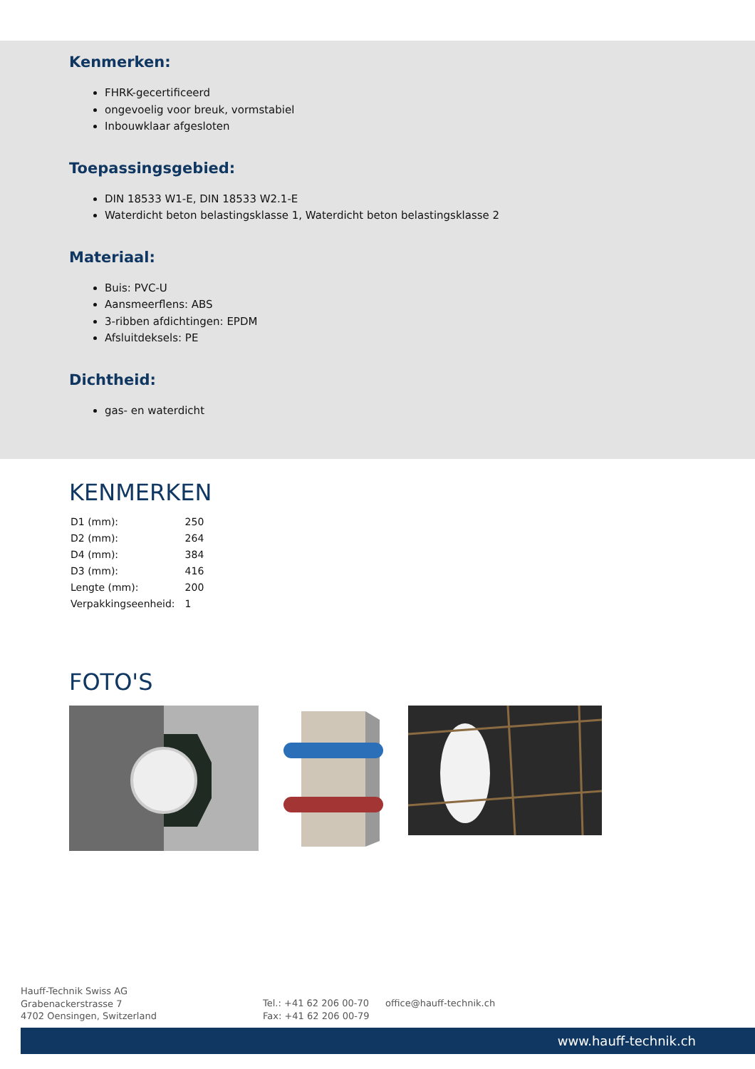Kenmerken:
FHRK-gecertificeerd
ongevoelig voor breuk, vormstabiel
Inbouwklaar afgesloten
Toepassingsgebied:
DIN 18533 W1-E, DIN 18533 W2.1-E
Waterdicht beton belastingsklasse 1, Waterdicht beton belastingsklasse 2
Materiaal:
Buis: PVC-U
Aansmeerflens: ABS
3-ribben afdichtingen: EPDM
Afsluitdeksels: PE
Dichtheid:
gas- en waterdicht
KENMERKEN
| D1 (mm): | 250 |
| D2 (mm): | 264 |
| D4 (mm): | 384 |
| D3 (mm): | 416 |
| Lengte (mm): | 200 |
| Verpakkingseenheid: | 1 |
FOTO'S
Hauff-Technik Swiss AG
Grabenackerstrasse 7
4702 Oensingen, Switzerland
Tel.: +41 62 206 00-70
Fax: +41 62 206 00-79
office@hauff-technik.ch
www.hauff-technik.ch